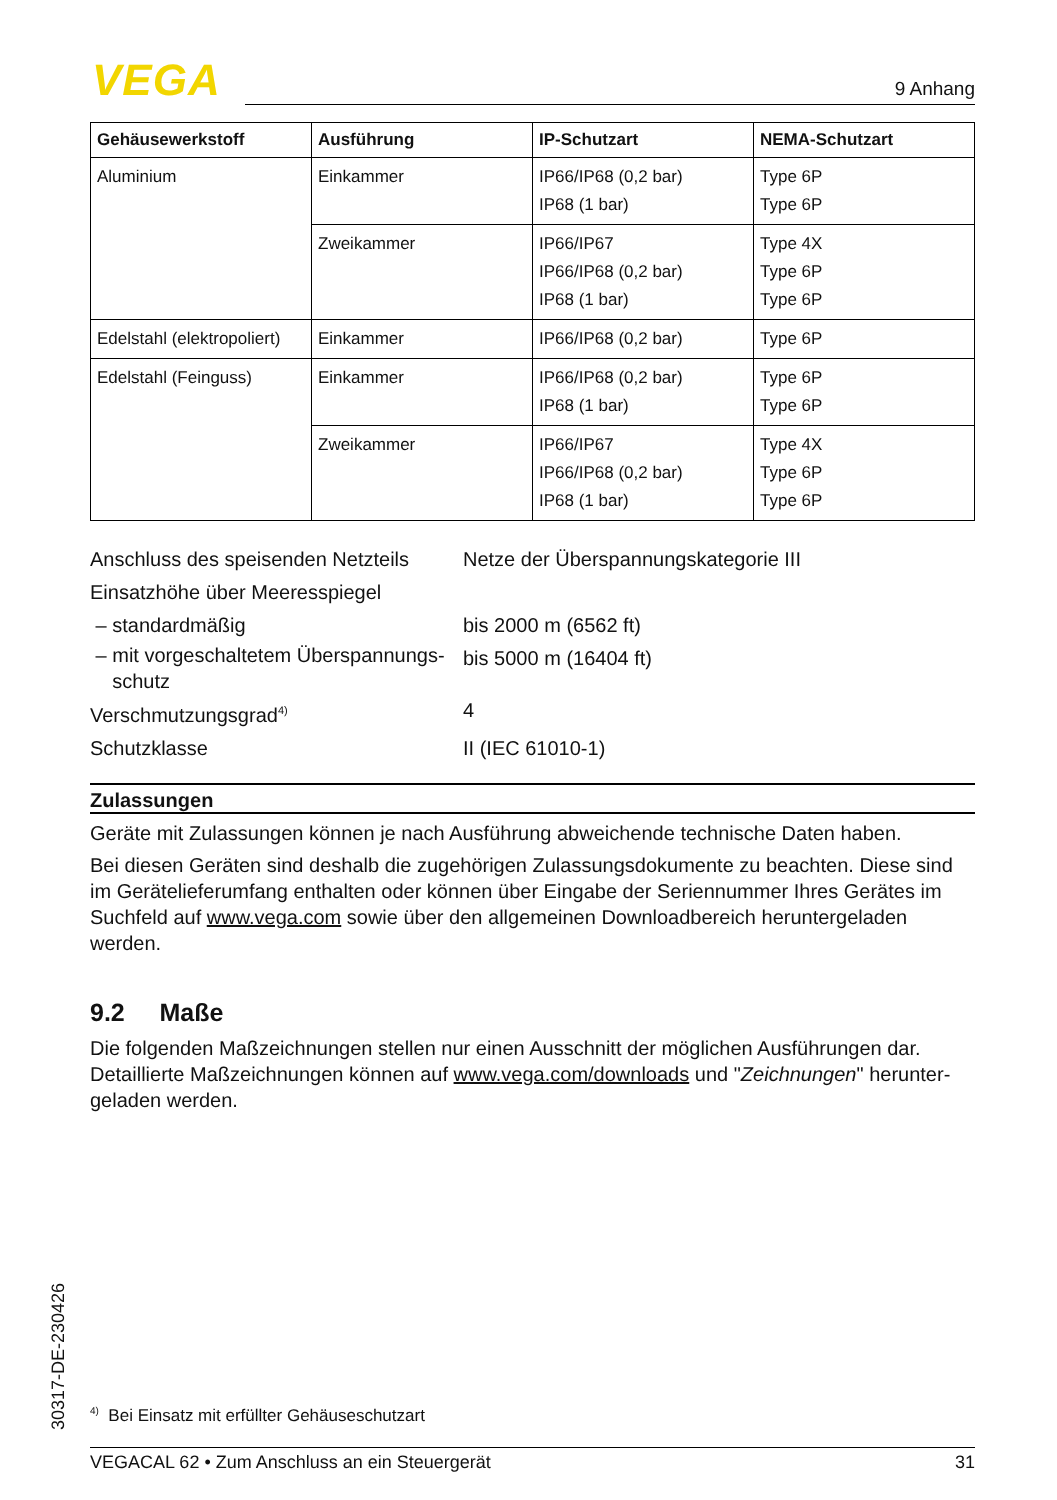VEGA 9 Anhang
| Gehäusewerkstoff | Ausführung | IP-Schutzart | NEMA-Schutzart |
| --- | --- | --- | --- |
| Aluminium | Einkammer | IP66/IP68 (0,2 bar) IP68 (1 bar) | Type 6P Type 6P |
| | Zweikammer | IP66/IP67 IP66/IP68 (0,2 bar) IP68 (1 bar) | Type 4X Type 6P Type 6P |
| Edelstahl (elektropoliert) | Einkammer | IP66/IP68 (0,2 bar) | Type 6P |
| Edelstahl (Feinguss) | Einkammer | IP66/IP68 (0,2 bar) IP68 (1 bar) | Type 6P Type 6P |
| | Zweikammer | IP66/IP67 IP66/IP68 (0,2 bar) IP68 (1 bar) | Type 4X Type 6P Type 6P |
Anschluss des speisenden Netzteils
Netze der Überspannungskategorie III
Einsatzhöhe über Meeresspiegel
– standardmäßig bis 2000 m (6562 ft)
– mit vorgeschaltetem Überspannungs-
schutz
bis 5000 m (16404 ft)
Verschmutzungsgrad<sup>4)</sup>
4
Schutzklasse II (IEC 61010-1)
Zulassungen
Geräte mit Zulassungen können je nach Ausführung abweichende technische Daten haben.
Bei diesen Geräten sind deshalb die zugehörigen Zulassungsdokumente zu beachten. Diese sind im Gerätelieferumfang enthalten oder können über Eingabe der Seriennummer Ihres Gerätes im Suchfeld auf www.vega.com sowie über den allgemeinen Downloadbereich heruntergeladen werden.
9.2 Maße
Die folgenden Maßzeichnungen stellen nur einen Ausschnitt der möglichen Ausführungen dar. Detaillierte Maßzeichnungen können auf www.vega.com/downloads und "Zeichnungen" herunter­geladen werden.
30317-DE-230426
<sup>4)</sup> Bei Einsatz mit erfüllter Gehäuseschutzart
VEGACAL 62 • Zum Anschluss an ein Steuergerät 31